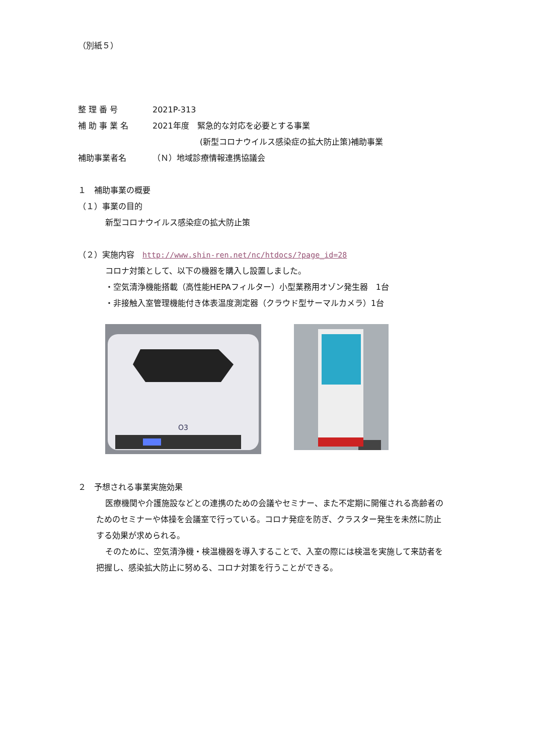（別紙５）
整 理 番 号 2021P-313
補 助 事 業 名 2021年度　緊急的な対応を必要とする事業
(新型コロナウイルス感染症の拡大防止策)補助事業
補助事業者名 （Ｎ）地域診療情報連携協議会
１　補助事業の概要
（１）事業の目的
新型コロナウイルス感染症の拡大防止策
（２）実施内容　http://www.shin-ren.net/nc/htdocs/?page_id=28
コロナ対策として、以下の機器を購入し設置しました。
・空気清浄機能搭載（高性能HEPAフィルター）小型業務用オゾン発生器　1台
・非接触入室管理機能付き体表温度測定器（クラウド型サーマルカメラ）1台
O3
２　予想される事業実施効果
医療機関や介護施設などとの連携のための会議やセミナー、また不定期に開催される高齢者のためのセミナーや体操を会議室で行っている。コロナ発症を防ぎ、クラスター発生を未然に防止する効果が求められる。
そのために、空気清浄機・検温機器を導入することで、入室の際には検温を実施して来訪者を把握し、感染拡大防止に努める、コロナ対策を行うことができる。